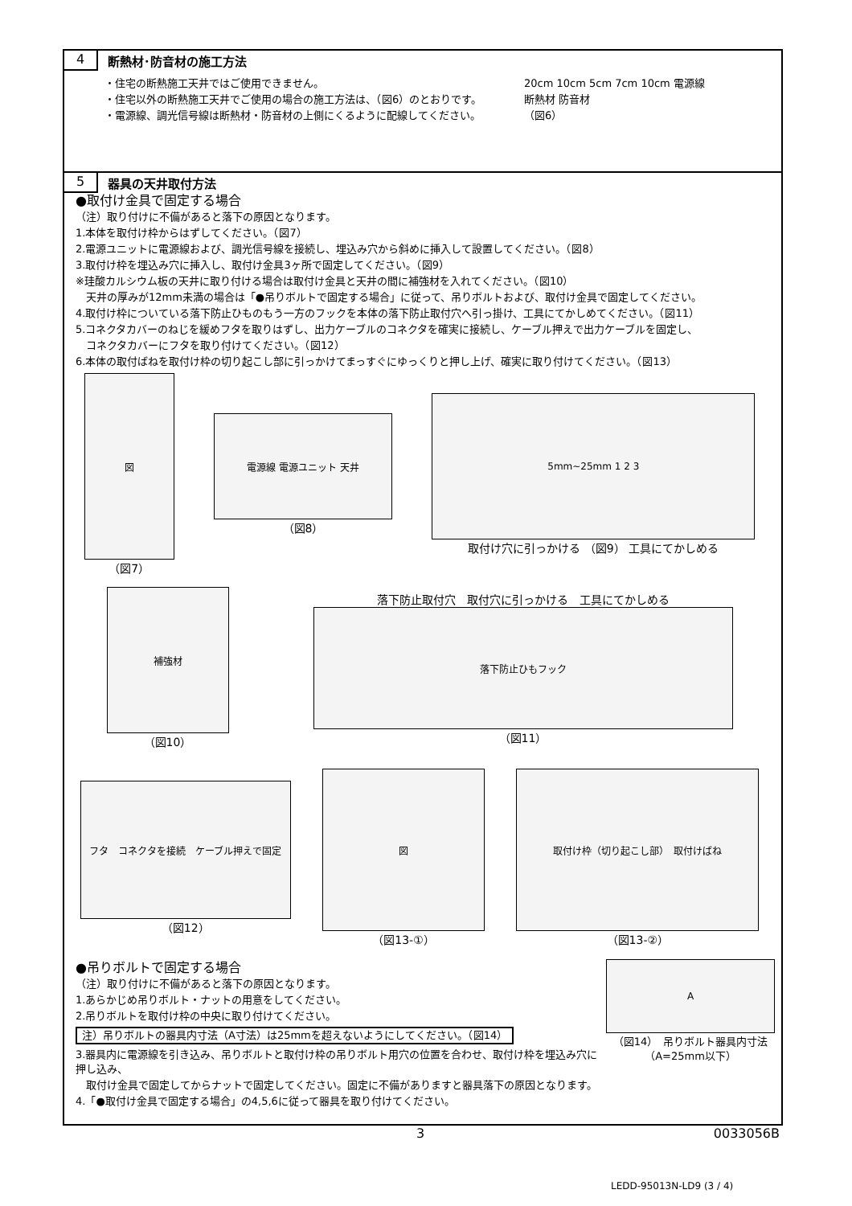4
断熱材･防音材の施工方法
・住宅の断熱施工天井ではご使用できません。
・住宅以外の断熱施工天井でご使用の場合の施工方法は、（図6）のとおりです。
・電源線、調光信号線は断熱材・防音材の上側にくるように配線してください。
20cm 10cm 5cm 7cm 10cm 電源線
断熱材 防音材
（図6）
5
器具の天井取付方法
●取付け金具で固定する場合
（注）取り付けに不備があると落下の原因となります。
1.本体を取付け枠からはずしてください。（図7）
2.電源ユニットに電源線および、調光信号線を接続し、埋込み穴から斜めに挿入して設置してください。（図8）
3.取付け枠を埋込み穴に挿入し、取付け金具3ヶ所で固定してください。（図9）
※珪酸カルシウム板の天井に取り付ける場合は取付け金具と天井の間に補強材を入れてください。（図10）
　天井の厚みが12mm未満の場合は「●吊りボルトで固定する場合」に従って、吊りボルトおよび、取付け金具で固定してください。
4.取付け枠についている落下防止ひものもう一方のフックを本体の落下防止取付穴へ引っ掛け、工具にてかしめてください。（図11）
5.コネクタカバーのねじを緩めフタを取りはずし、出力ケーブルのコネクタを確実に接続し、ケーブル押えで出力ケーブルを固定し、
　コネクタカバーにフタを取り付けてください。（図12）
6.本体の取付ばねを取付け枠の切り起こし部に引っかけてまっすぐにゆっくりと押し上げ、確実に取り付けてください。（図13）
図
（図7）
電源線 電源ユニット 天井
（図8）
5mm~25mm 1 2 3
取付け穴に引っかける （図9） 工具にてかしめる
補強材
（図10）
落下防止取付穴　取付穴に引っかける　工具にてかしめる
落下防止ひもフック
（図11）
フタ　コネクタを接続　ケーブル押えで固定
（図12）
図
（図13-①）
取付け枠（切り起こし部）　取付けばね
（図13-②）
●吊りボルトで固定する場合
（注）取り付けに不備があると落下の原因となります。
1.あらかじめ吊りボルト・ナットの用意をしてください。
2.吊りボルトを取付け枠の中央に取り付けてください。
注）吊りボルトの器具内寸法（A寸法）は25mmを超えないようにしてください。（図14）
3.器具内に電源線を引き込み、吊りボルトと取付け枠の吊りボルト用穴の位置を合わせ、取付け枠を埋込み穴に押し込み、
　取付け金具で固定してからナットで固定してください。固定に不備がありますと器具落下の原因となります。
4.「●取付け金具で固定する場合」の4,5,6に従って器具を取り付けてください。
A
（図14）　吊りボルト器具内寸法
（A=25mm以下）
3 0033056B
LEDD-95013N-LD9 (3 / 4)